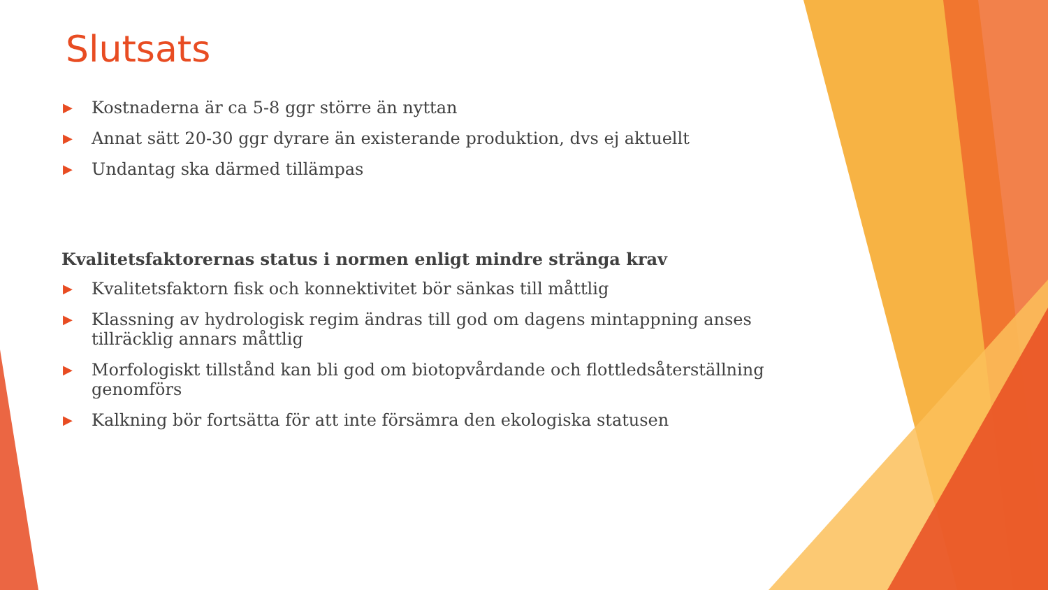Slutsats
▶ Kostnaderna är ca 5-8 ggr större än nyttan
▶ Annat sätt 20-30 ggr dyrare än existerande produktion, dvs ej aktuellt
▶ Undantag ska därmed tillämpas
Kvalitetsfaktorernas status i normen enligt mindre stränga krav
▶ Kvalitetsfaktorn fisk och konnektivitet bör sänkas till måttlig
▶ Klassning av hydrologisk regim ändras till god om dagens mintappning anses tillräcklig annars måttlig
▶ Morfologiskt tillstånd kan bli god om biotopvårdande och flottledsåterställning genomförs
▶ Kalkning bör fortsätta för att inte försämra den ekologiska statusen